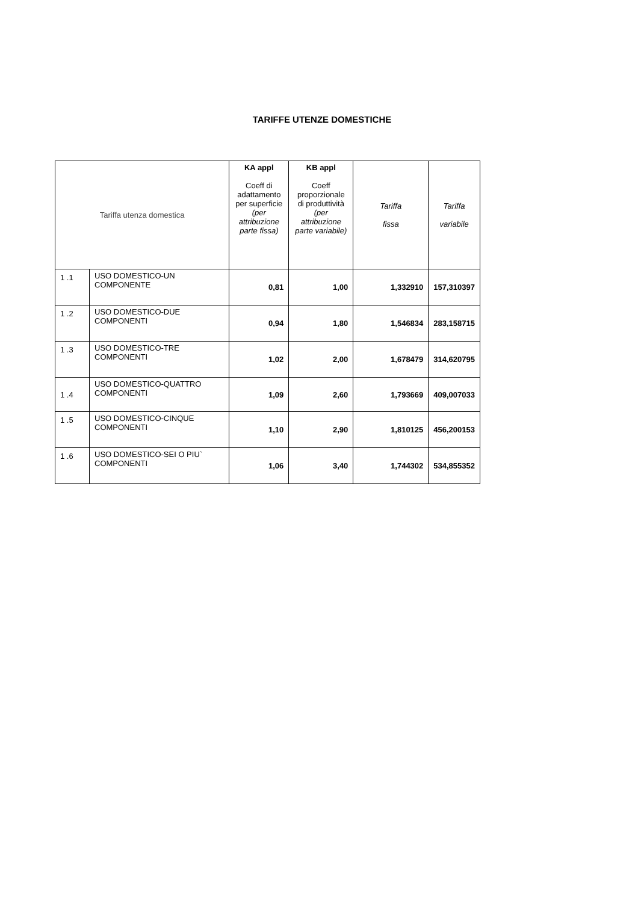TARIFFE UTENZE DOMESTICHE
| Tariffa utenza domestica | | KA appl Coeff di adattamento per superficie (per attribuzione parte fissa) | KB appl Coeff proporzionale di produttività (per attribuzione parte variabile) | Tariffa fissa | Tariffa variabile |
| --- | --- | --- | --- | --- | --- |
| 1 .1 | USO DOMESTICO-UN COMPONENTE | 0,81 | 1,00 | 1,332910 | 157,310397 |
| 1 .2 | USO DOMESTICO-DUE COMPONENTI | 0,94 | 1,80 | 1,546834 | 283,158715 |
| 1 .3 | USO DOMESTICO-TRE COMPONENTI | 1,02 | 2,00 | 1,678479 | 314,620795 |
| 1 .4 | USO DOMESTICO-QUATTRO COMPONENTI | 1,09 | 2,60 | 1,793669 | 409,007033 |
| 1 .5 | USO DOMESTICO-CINQUE COMPONENTI | 1,10 | 2,90 | 1,810125 | 456,200153 |
| 1 .6 | USO DOMESTICO-SEI O PIU` COMPONENTI | 1,06 | 3,40 | 1,744302 | 534,855352 |